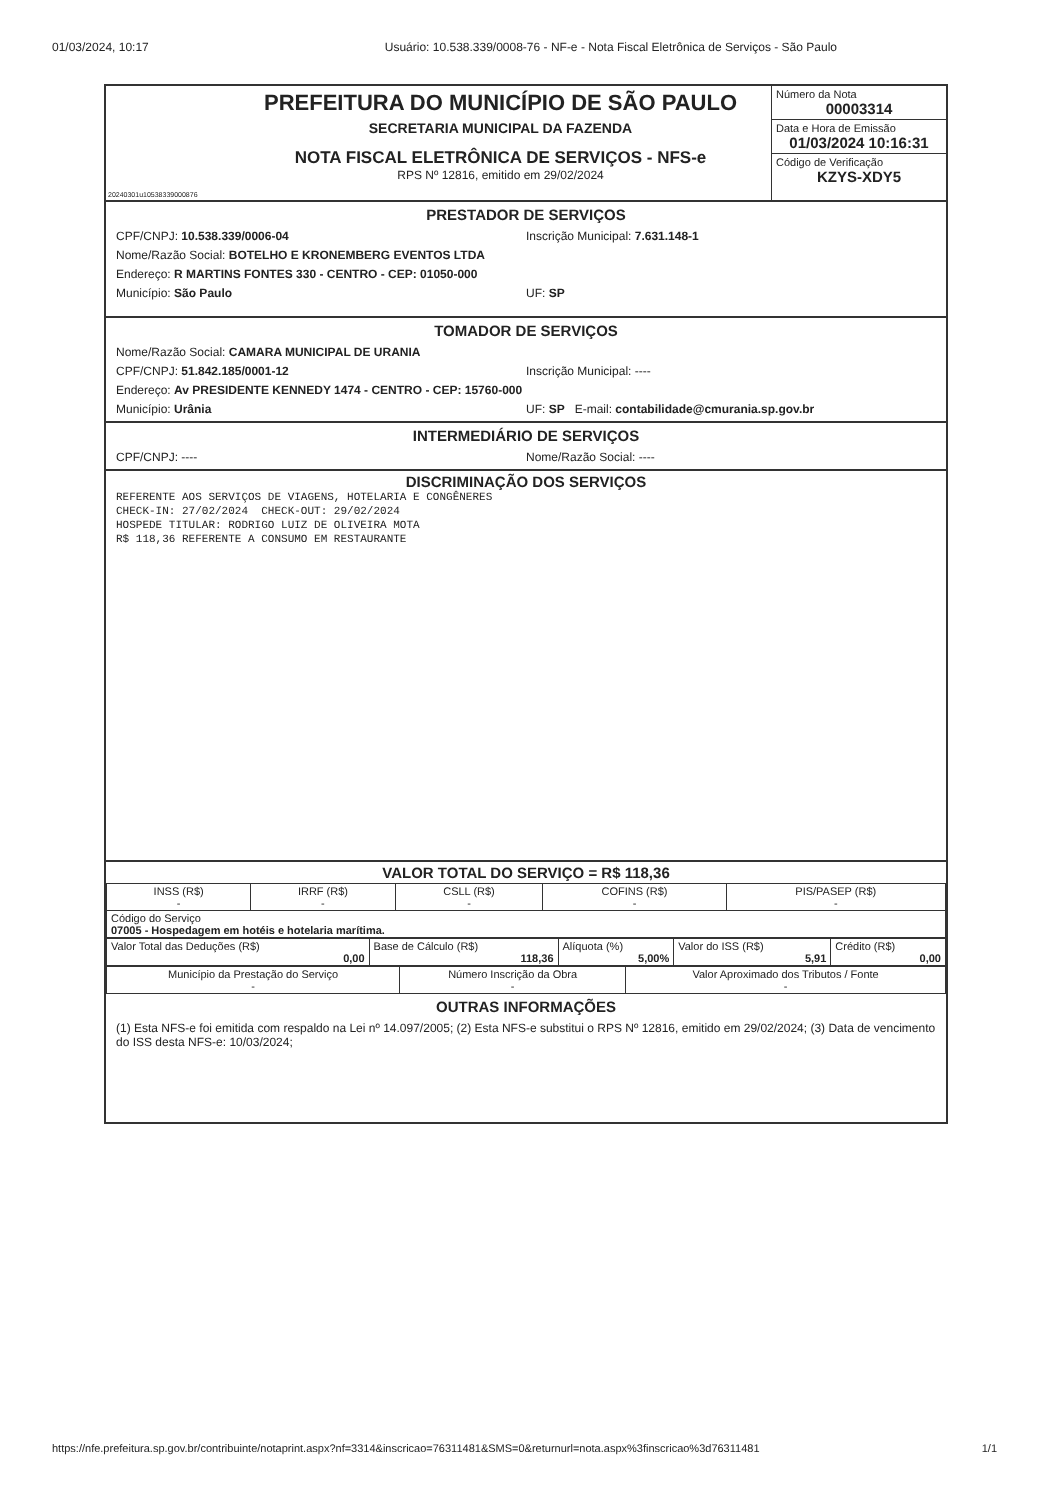01/03/2024, 10:17 Usuário: 10.538.339/0008-76 - NF-e - Nota Fiscal Eletrônica de Serviços - São Paulo
20240301u10538339000876
PREFEITURA DO MUNICÍPIO DE SÃO PAULO
SECRETARIA MUNICIPAL DA FAZENDA
NOTA FISCAL ELETRÔNICA DE SERVIÇOS - NFS-e
RPS Nº 12816, emitido em 29/02/2024
Número da Nota
00003314
Data e Hora de Emissão
01/03/2024 10:16:31
Código de Verificação
KZYS-XDY5
PRESTADOR DE SERVIÇOS
CPF/CNPJ: 10.538.339/0006-04 Inscrição Municipal: 7.631.148-1
Nome/Razão Social: BOTELHO E KRONEMBERG EVENTOS LTDA
Endereço: R MARTINS FONTES 330 - CENTRO - CEP: 01050-000
Município: São Paulo UF: SP
TOMADOR DE SERVIÇOS
Nome/Razão Social: CAMARA MUNICIPAL DE URANIA
CPF/CNPJ: 51.842.185/0001-12 Inscrição Municipal: ----
Endereço: Av PRESIDENTE KENNEDY 1474 - CENTRO - CEP: 15760-000
Município: Urânia UF: SP E-mail: contabilidade@cmurania.sp.gov.br
INTERMEDIÁRIO DE SERVIÇOS
CPF/CNPJ: ---- Nome/Razão Social: ----
DISCRIMINAÇÃO DOS SERVIÇOS
REFERENTE AOS SERVIÇOS DE VIAGENS, HOTELARIA E CONGÊNERES
CHECK-IN: 27/02/2024  CHECK-OUT: 29/02/2024
HOSPEDE TITULAR: RODRIGO LUIZ DE OLIVEIRA MOTA
R$ 118,36 REFERENTE A CONSUMO EM RESTAURANTE
VALOR TOTAL DO SERVIÇO = R$ 118,36
| INSS (R$) - | IRRF (R$) - | CSLL (R$) - | COFINS (R$) - | PIS/PASEP (R$) - |
| Código do Serviço 07005 - Hospedagem em hotéis e hotelaria marítima. | | | | |
| Valor Total das Deduções (R$) 0,00 | Base de Cálculo (R$) 118,36 | Alíquota (%) 5,00% | Valor do ISS (R$) 5,91 | Crédito (R$) 0,00 |
| Município da Prestação do Serviço - | Número Inscrição da Obra - | Valor Aproximado dos Tributos / Fonte - |
OUTRAS INFORMAÇÕES
(1) Esta NFS-e foi emitida com respaldo na Lei nº 14.097/2005; (2) Esta NFS-e substitui o RPS Nº 12816, emitido em 29/02/2024; (3) Data de vencimento do ISS desta NFS-e: 10/03/2024;
https://nfe.prefeitura.sp.gov.br/contribuinte/notaprint.aspx?nf=3314&inscricao=76311481&SMS=0&returnurl=nota.aspx%3finscricao%3d76311481 1/1